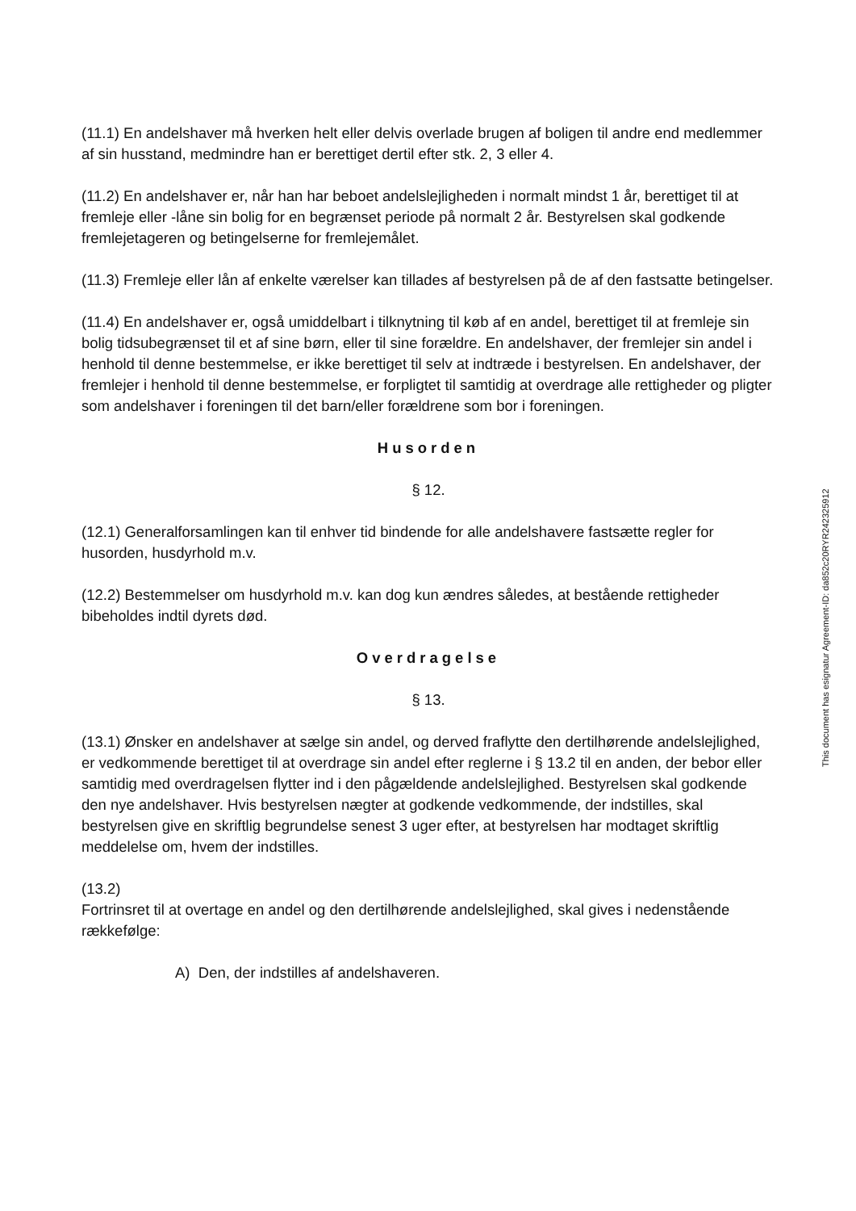(11.1) En andelshaver må hverken helt eller delvis overlade brugen af boligen til andre end medlemmer af sin husstand, medmindre han er berettiget dertil efter stk. 2, 3 eller 4.
(11.2) En andelshaver er, når han har beboet andelslejligheden i normalt mindst 1 år, berettiget til at fremleje eller -låne sin bolig for en begrænset periode på normalt 2 år. Bestyrelsen skal godkende fremlejetageren og betingelserne for fremlejemålet.
(11.3) Fremleje eller lån af enkelte værelser kan tillades af bestyrelsen på de af den fastsatte betingelser.
(11.4) En andelshaver er, også umiddelbart i tilknytning til køb af en andel, berettiget til at fremleje sin bolig tidsubegrænset til et af sine børn, eller til sine forældre. En andelshaver, der fremlejer sin andel i henhold til denne bestemmelse, er ikke berettiget til selv at indtræde i bestyrelsen. En andelshaver, der fremlejer i henhold til denne bestemmelse, er forpligtet til samtidig at overdrage alle rettigheder og pligter som andelshaver i foreningen til det barn/eller forældrene som bor i foreningen.
Husorden
§ 12.
(12.1) Generalforsamlingen kan til enhver tid bindende for alle andelshavere fastsætte regler for husorden, husdyrhold m.v.
(12.2) Bestemmelser om husdyrhold m.v. kan dog kun ændres således, at bestående rettigheder bibeholdes indtil dyrets død.
Overdragelse
§ 13.
(13.1) Ønsker en andelshaver at sælge sin andel, og derved fraflytte den dertilhørende andelslejlighed, er vedkommende berettiget til at overdrage sin andel efter reglerne i § 13.2 til en anden, der bebor eller samtidig med overdragelsen flytter ind i den pågældende andelslejlighed. Bestyrelsen skal godkende den nye andelshaver. Hvis bestyrelsen nægter at godkende vedkommende, der indstilles, skal bestyrelsen give en skriftlig begrundelse senest 3 uger efter, at bestyrelsen har modtaget skriftlig meddelelse om, hvem der indstilles.
(13.2)
Fortrinsret til at overtage en andel og den dertilhørende andelslejlighed, skal gives i nedenstående rækkefølge:
A) Den, der indstilles af andelshaveren.
This document has esignatur Agreement-ID: da852c20RYR242325912